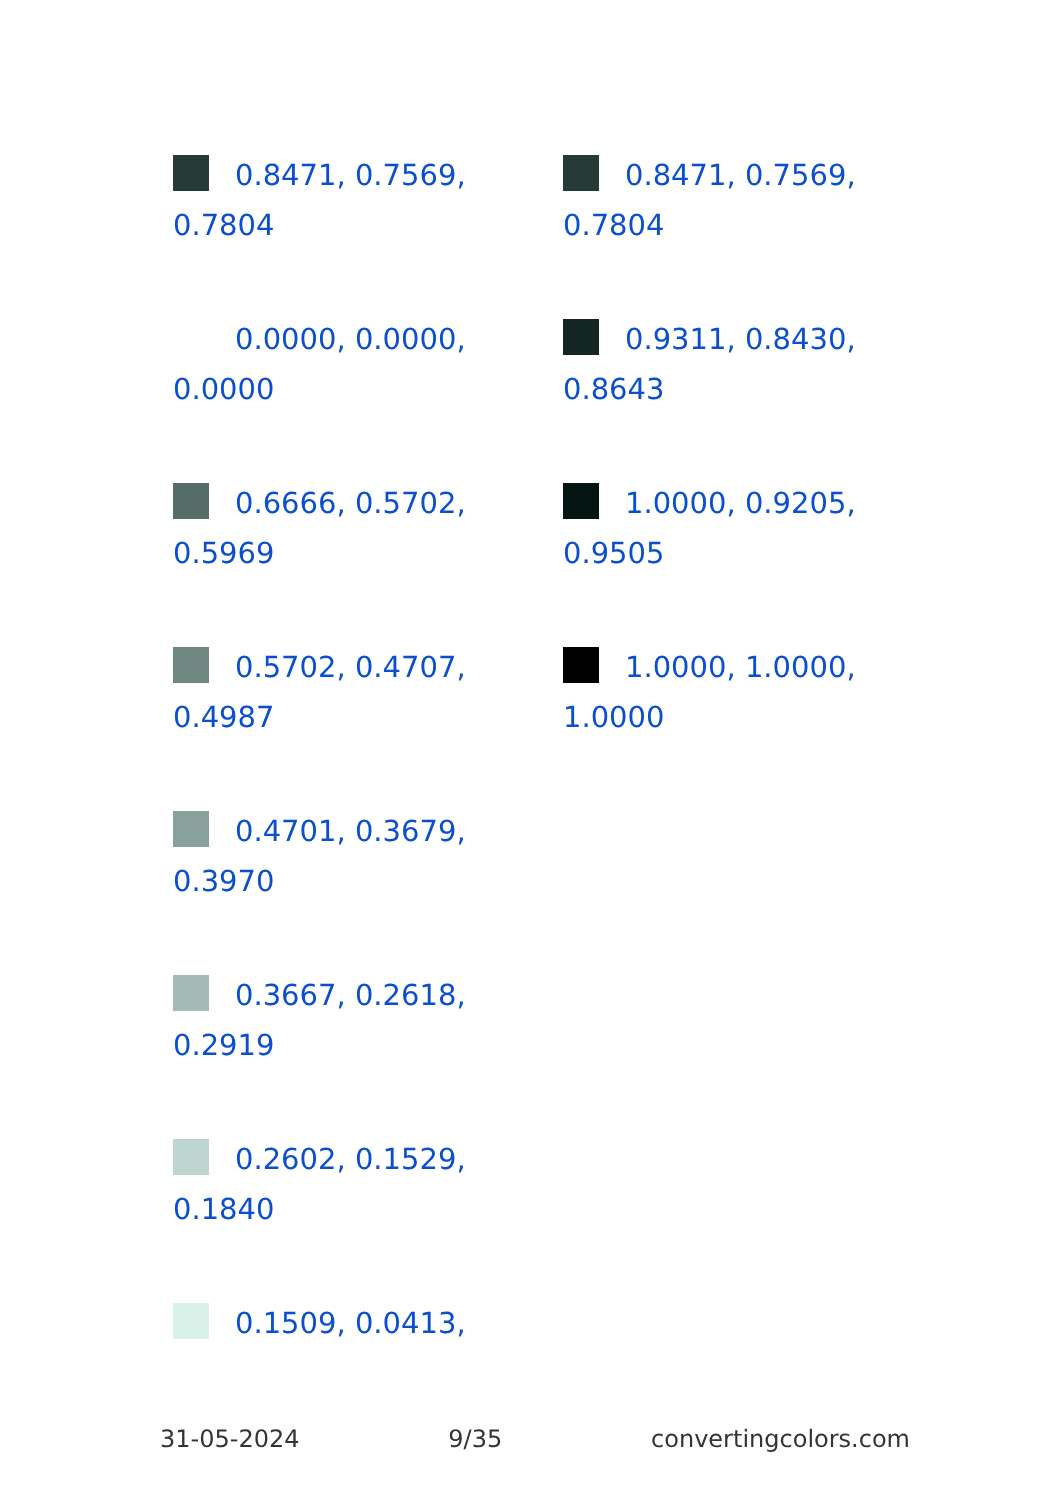0.8471, 0.7569, 0.7804
0.0000, 0.0000, 0.0000
0.6666, 0.5702, 0.5969
0.5702, 0.4707, 0.4987
0.4701, 0.3679, 0.3970
0.3667, 0.2618, 0.2919
0.2602, 0.1529, 0.1840
0.1509, 0.0413,
0.8471, 0.7569, 0.7804
0.9311, 0.8430, 0.8643
1.0000, 0.9205, 0.9505
1.0000, 1.0000, 1.0000
31-05-2024 9/35 convertingcolors.com